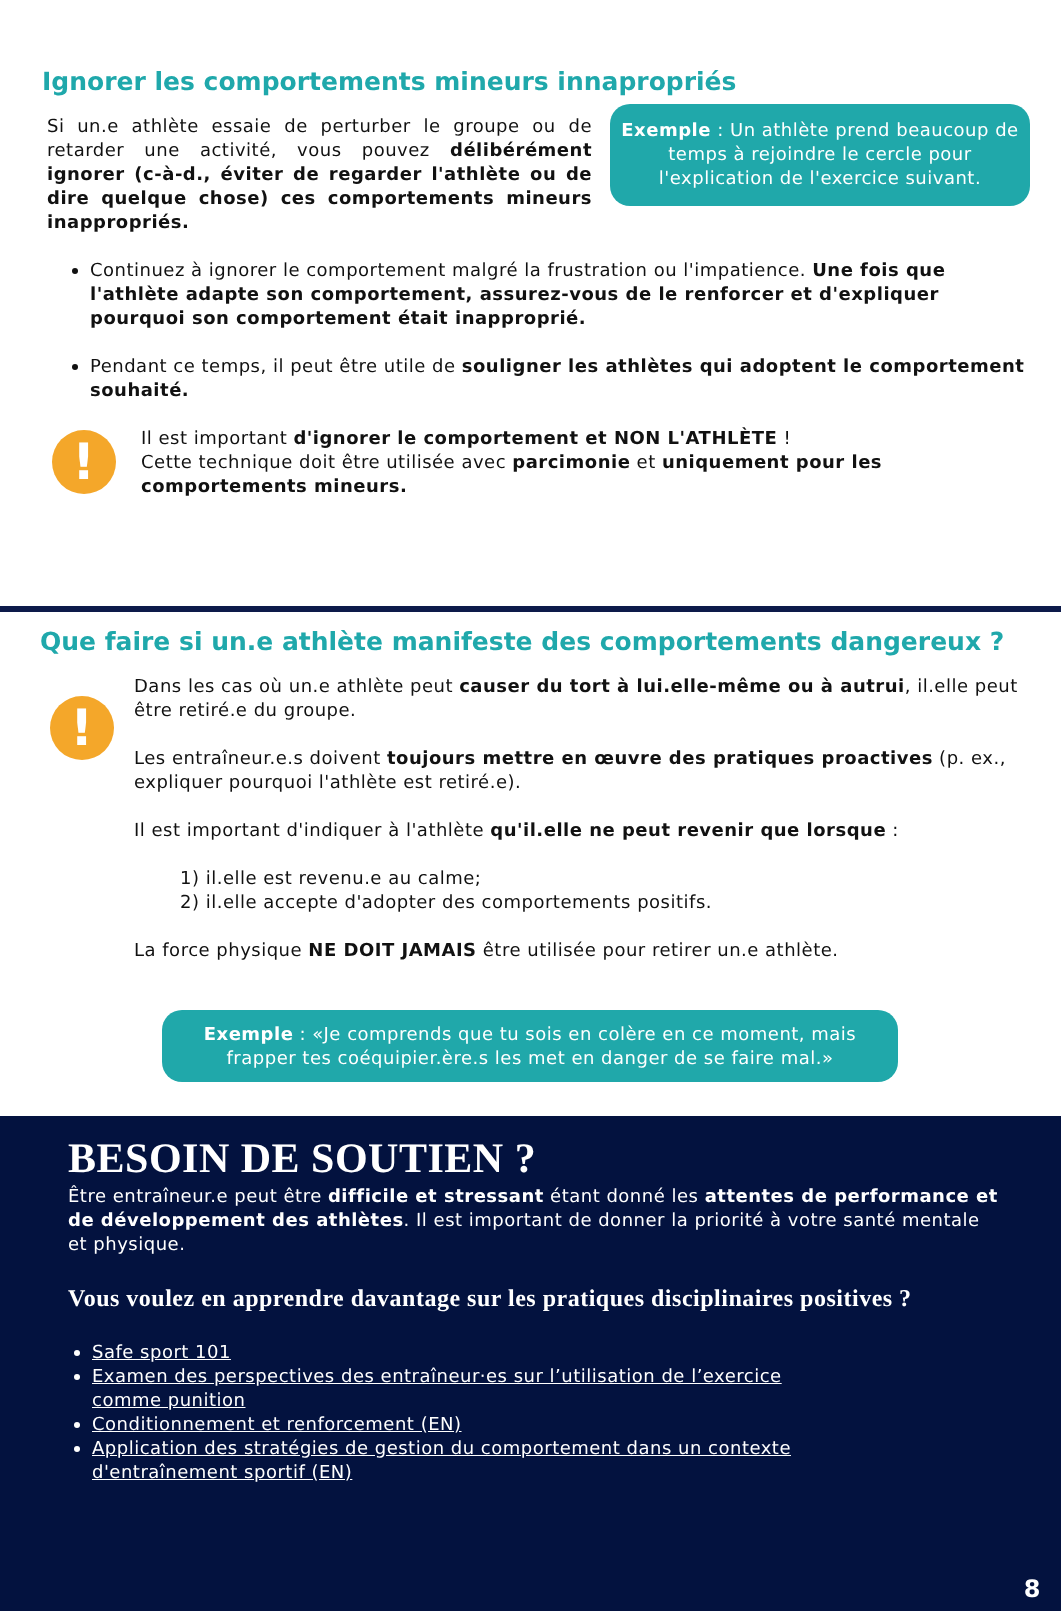Ignorer les comportements mineurs innapropriés
Si un.e athlète essaie de perturber le groupe ou de retarder une activité, vous pouvez délibérément ignorer (c-à-d., éviter de regarder l'athlète ou de dire quelque chose) ces comportements mineurs inappropriés.
Exemple : Un athlète prend beaucoup de temps à rejoindre le cercle pour l'explication de l'exercice suivant.
Continuez à ignorer le comportement malgré la frustration ou l'impatience. Une fois que l'athlète adapte son comportement, assurez-vous de le renforcer et d'expliquer pourquoi son comportement était inapproprié.
Pendant ce temps, il peut être utile de souligner les athlètes qui adoptent le comportement souhaité.
!
Il est important d'ignorer le comportement et NON L'ATHLÈTE !
Cette technique doit être utilisée avec parcimonie et uniquement pour les comportements mineurs.
Que faire si un.e athlète manifeste des comportements dangereux ?
!
Dans les cas où un.e athlète peut causer du tort à lui.elle-même ou à autrui, il.elle peut être retiré.e du groupe.
Les entraîneur.e.s doivent toujours mettre en œuvre des pratiques proactives (p. ex., expliquer pourquoi l'athlète est retiré.e).
Il est important d'indiquer à l'athlète qu'il.elle ne peut revenir que lorsque :
1) il.elle est revenu.e au calme;
2) il.elle accepte d'adopter des comportements positifs.
La force physique NE DOIT JAMAIS être utilisée pour retirer un.e athlète.
Exemple : «Je comprends que tu sois en colère en ce moment, mais frapper tes coéquipier.ère.s les met en danger de se faire mal.»
BESOIN DE SOUTIEN ?
Être entraîneur.e peut être difficile et stressant étant donné les attentes de performance et de développement des athlètes. Il est important de donner la priorité à votre santé mentale et physique.
Vous voulez en apprendre davantage sur les pratiques disciplinaires positives ?
Safe sport 101
Examen des perspectives des entraîneur·es sur l’utilisation de l’exercice comme punition
Conditionnement et renforcement (EN)
Application des stratégies de gestion du comportement dans un contexte d'entraînement sportif (EN)
8